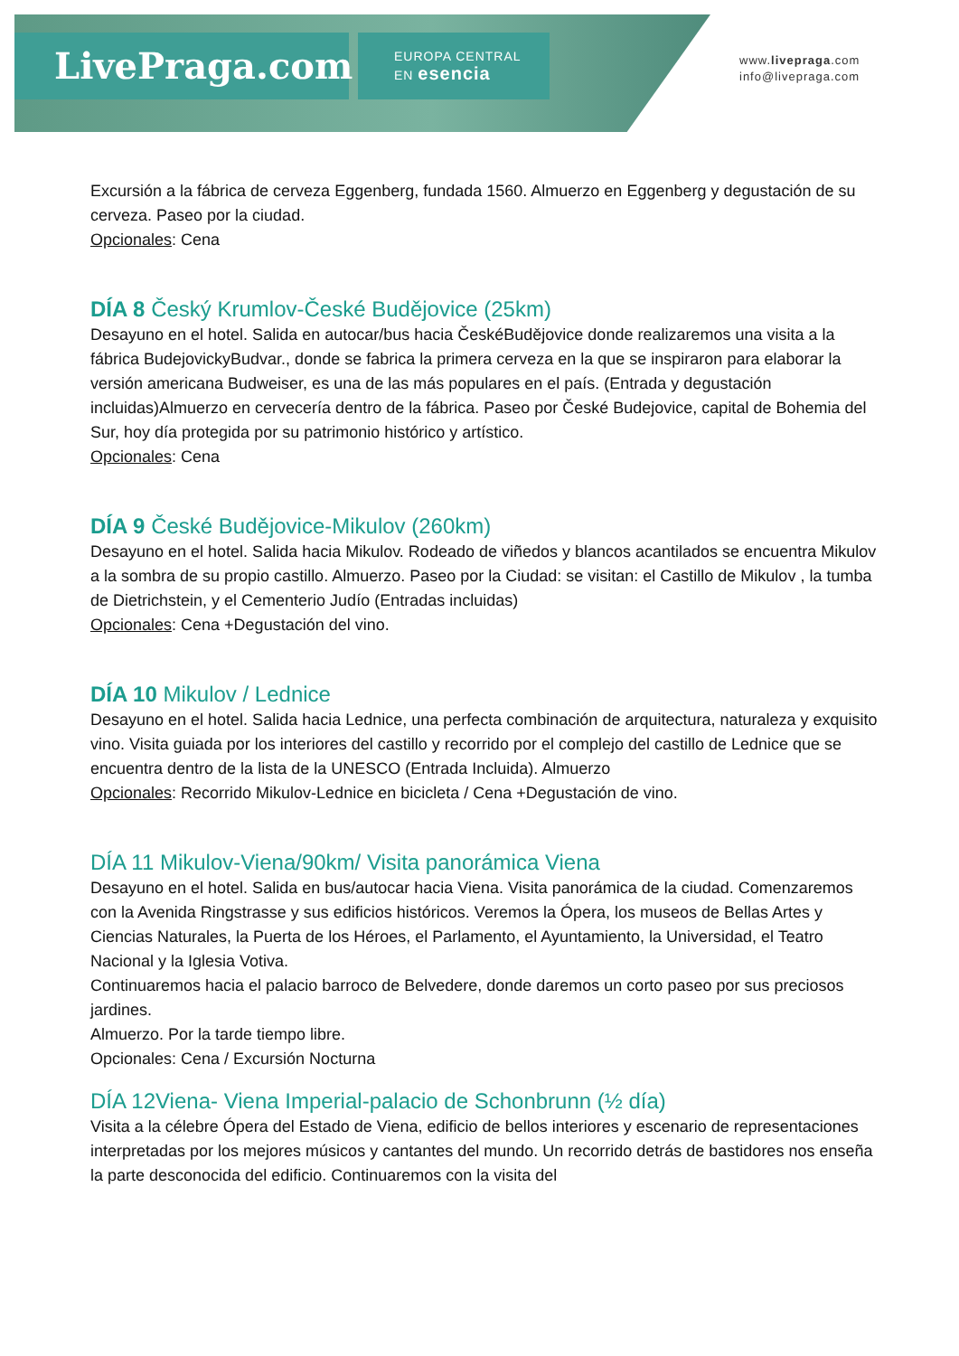LivePraga.com
EUROPA CENTRAL
EN esencia
www.livepraga.com
info@livepraga.com
Excursión a la fábrica de cerveza Eggenberg, fundada 1560. Almuerzo en Eggenberg y degustación de su cerveza. Paseo por la ciudad.
Opcionales: Cena
DÍA 8 Český Krumlov-České Budějovice (25km)
Desayuno en el hotel. Salida en autocar/bus hacia ČeskéBudějovice donde realizaremos una visita a la fábrica BudejovickyBudvar., donde se fabrica la primera cerveza en la que se inspiraron para elaborar la versión americana Budweiser, es una de las más populares en el país. (Entrada y degustación incluidas)Almuerzo en cervecería dentro de la fábrica. Paseo por České Budejovice, capital de Bohemia del Sur, hoy día protegida por su patrimonio histórico y artístico.
Opcionales: Cena
DÍA 9 České Budějovice-Mikulov (260km)
Desayuno en el hotel. Salida hacia Mikulov. Rodeado de viñedos y blancos acantilados se encuentra Mikulov a la sombra de su propio castillo. Almuerzo. Paseo por la Ciudad: se visitan: el Castillo de Mikulov , la tumba de Dietrichstein, y el Cementerio Judío (Entradas incluidas)
Opcionales: Cena +Degustación del vino.
DÍA 10 Mikulov / Lednice
Desayuno en el hotel. Salida hacia Lednice, una perfecta combinación de arquitectura, naturaleza y exquisito vino. Visita guiada por los interiores del castillo y recorrido por el complejo del castillo de Lednice que se encuentra dentro de la lista de la UNESCO (Entrada Incluida). Almuerzo
Opcionales: Recorrido Mikulov-Lednice en bicicleta / Cena +Degustación de vino.
DÍA 11 Mikulov-Viena/90km/ Visita panorámica Viena
Desayuno en el hotel. Salida en bus/autocar hacia Viena. Visita panorámica de la ciudad. Comenzaremos con la Avenida Ringstrasse y sus edificios históricos. Veremos la Ópera, los museos de Bellas Artes y Ciencias Naturales, la Puerta de los Héroes, el Parlamento, el Ayuntamiento, la Universidad, el Teatro Nacional y la Iglesia Votiva.
Continuaremos hacia el palacio barroco de Belvedere, donde daremos un corto paseo por sus preciosos jardines.
Almuerzo. Por la tarde tiempo libre.
Opcionales: Cena / Excursión Nocturna
DÍA 12Viena- Viena Imperial-palacio de Schonbrunn (½ día)
Visita a la célebre Ópera del Estado de Viena, edificio de bellos interiores y escenario de representaciones interpretadas por los mejores músicos y cantantes del mundo. Un recorrido detrás de bastidores nos enseña la parte desconocida del edificio. Continuaremos con la visita del